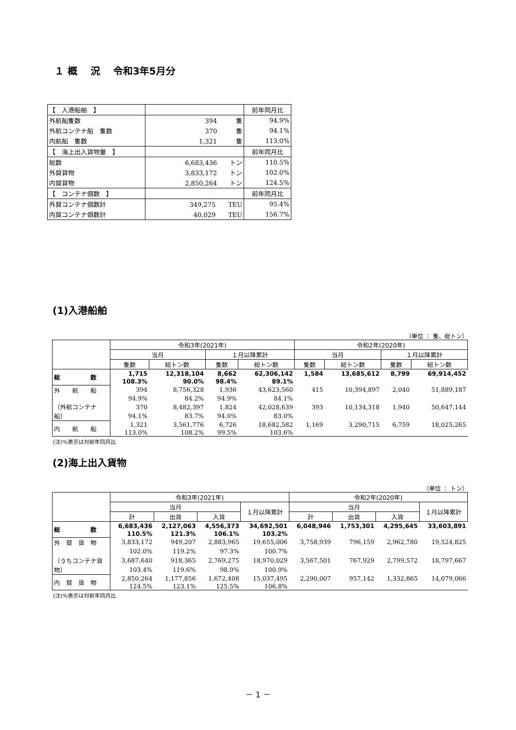１ 概　 況　 令和3年5月分
| 【 入港船舶 】 | | 前年同月比 |
| 外航船隻数 | 394 隻 | 94.9% |
| 外航コンテナ船 隻数 | 370 隻 | 94.1% |
| 内航船 隻数 | 1,321 隻 | 113.0% |
| 【 海上出入貨物量 】 | | 前年同月比 |
| 総数 | 6,683,436 トン | 110.5% |
| 外貿貨物 | 3,833,172 トン | 102.0% |
| 内貿貨物 | 2,850,264 トン | 124.5% |
| 【 コンテナ個数 】 | | 前年同月比 |
| 外貿コンテナ個数計 | 349,275 TEU | 95.4% |
| 内貿コンテナ個数計 | 40,029 TEU | 156.7% |
(1)入港船舶
（単位 ： 隻、総トン）
| | 令和3年(2021年) | | | | 令和2年(2020年) | | | |
| --- | --- | --- | --- | --- | --- | --- | --- | --- |
| | 当月 | | １月以降累計 | | 当月 | | １月以降累計 | |
| | 隻数 | 総トン数 | 隻数 | 総トン数 | 隻数 | 総トン数 | 隻数 | 総トン数 |
| 総 数 | 1,715 | 12,318,104 | 8,662 | 62,306,142 | 1,584 | 13,685,612 | 8,799 | 69,914,452 |
| | 108.3% | 90.0% | 98.4% | 89.1% | | | | |
| 外 航 船 （外航コンテナ船） | 394 | 8,756,328 | 1,936 | 43,623,560 | 415 | 10,394,897 | 2,040 | 51,889,187 |
| | 94.9% | 84.2% | 94.9% | 84.1% | | | | |
| | 370 | 8,482,397 | 1,824 | 42,028,639 | 393 | 10,134,318 | 1,940 | 50,647,144 |
| | 94.1% | 83.7% | 94.0% | 83.0% | | | | |
| 内 航 船 | 1,321 | 3,561,776 | 6,726 | 18,682,582 | 1,169 | 3,290,715 | 6,759 | 18,025,265 |
| | 113.0% | 108.2% | 99.5% | 103.6% | | | | |
(注)％表示は対前年同月比
(2)海上出入貨物
（単位 ： トン）
| | 令和3年(2021年) | | | | 令和2年(2020年) | | | |
| --- | --- | --- | --- | --- | --- | --- | --- | --- |
| | 当月 | | | １月以降累計 | 当月 | | | １月以降累計 |
| | 計 | 出貨 | 入貨 | | 計 | 出貨 | 入貨 | |
| 総 数 | 6,683,436 | 2,127,063 | 4,556,373 | 34,692,501 | 6,048,946 | 1,753,301 | 4,295,645 | 33,603,891 |
| | 110.5% | 121.3% | 106.1% | 103.2% | | | | |
| 外 貿 貨 物 （うちコンテナ貨物） | 3,833,172 | 949,207 | 2,883,965 | 19,655,006 | 3,758,939 | 796,159 | 2,962,780 | 19,524,825 |
| | 102.0% | 119.2% | 97.3% | 100.7% | | | | |
| | 3,687,640 | 918,365 | 2,769,275 | 18,970,029 | 3,567,501 | 767,929 | 2,799,572 | 18,797,667 |
| | 103.4% | 119.6% | 98.9% | 100.9% | | | | |
| 内 貿 貨 物 | 2,850,264 | 1,177,856 | 1,672,408 | 15,037,495 | 2,290,007 | 957,142 | 1,332,865 | 14,079,066 |
| | 124.5% | 123.1% | 125.5% | 106.8% | | | | |
(注)％表示は対前年同月比
－ 1 －